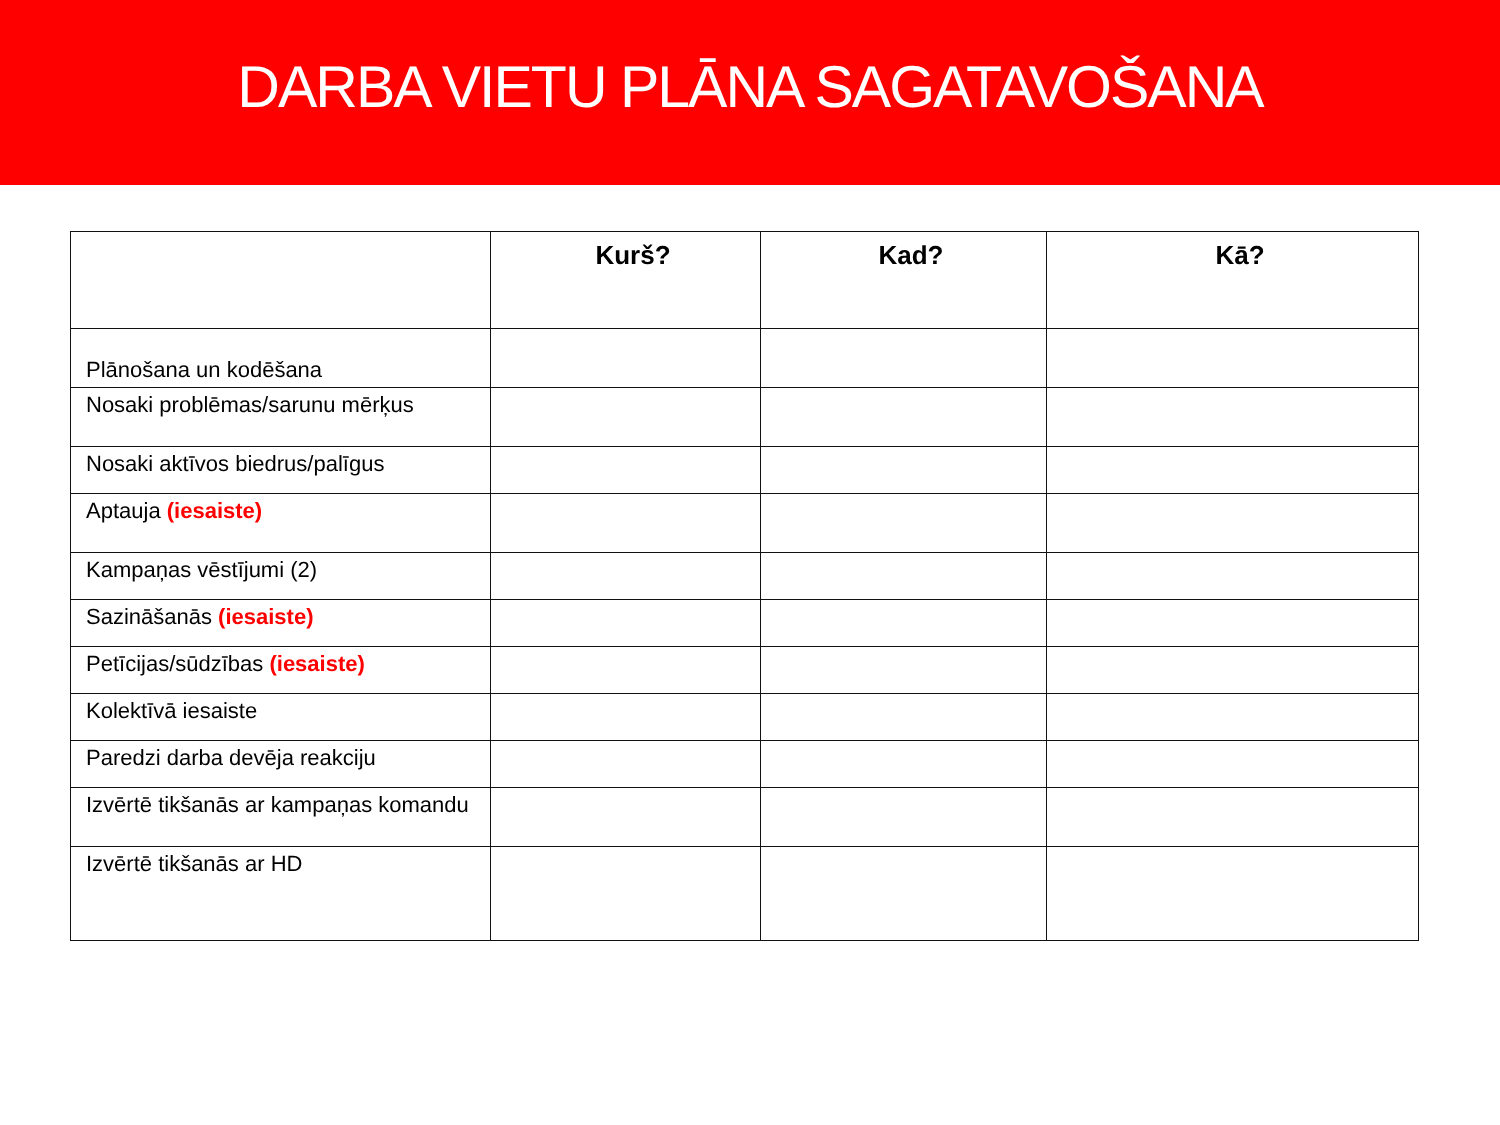DARBA VIETU PLĀNA SAGATAVOŠANA
| | Kurš? | Kad? | Kā? |
| --- | --- | --- | --- |
| Plānošana un kodēšana | | | |
| Nosaki problēmas/sarunu mērķus | | | |
| Nosaki aktīvos biedrus/palīgus | | | |
| Aptauja (iesaiste) | | | |
| Kampaņas vēstījumi (2) | | | |
| Sazināšanās (iesaiste) | | | |
| Petīcijas/sūdzības (iesaiste) | | | |
| Kolektīvā iesaiste | | | |
| Paredzi darba devēja reakciju | | | |
| Izvērtē tikšanās ar kampaņas komandu | | | |
| Izvērtē tikšanās ar HD | | | |